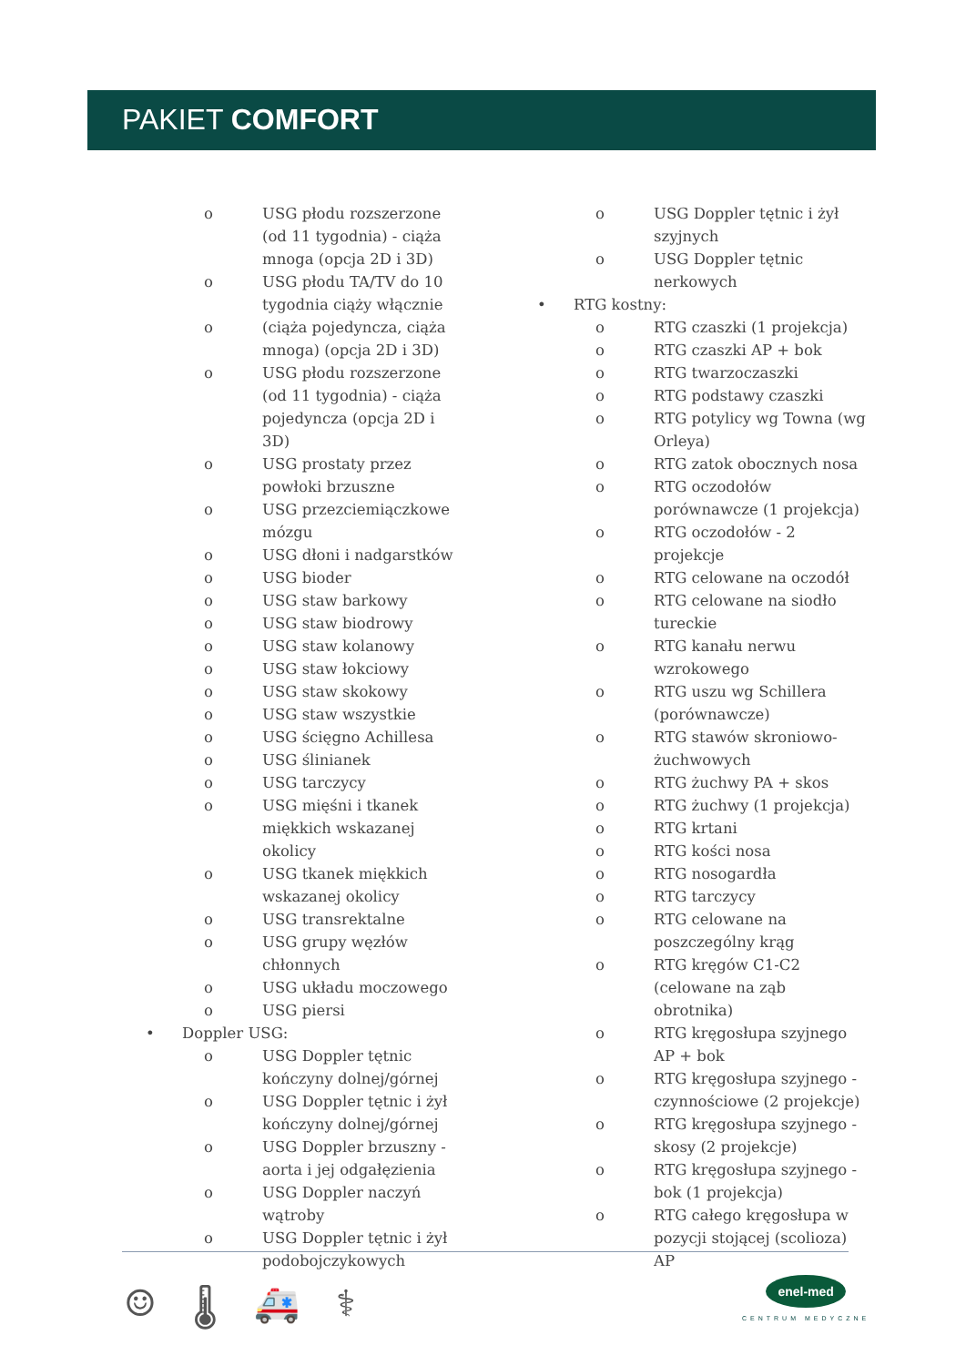PAKIET COMFORT
o USG płodu rozszerzone (od 11 tygodnia) - ciąża mnoga (opcja 2D i 3D)
o USG płodu TA/TV do 10 tygodnia ciąży włącznie
o (ciąża pojedyncza, ciąża mnoga) (opcja 2D i 3D)
o USG płodu rozszerzone (od 11 tygodnia) - ciąża pojedyncza (opcja 2D i 3D)
o USG prostaty przez powłoki brzuszne
o USG przezciemiączkowe mózgu
o USG dłoni i nadgarstków
o USG bioder
o USG staw barkowy
o USG staw biodrowy
o USG staw kolanowy
o USG staw łokciowy
o USG staw skokowy
o USG staw wszystkie
o USG ścięgno Achillesa
o USG ślinianek
o USG tarczycy
o USG mięśni i tkanek miękkich wskazanej okolicy
o USG tkanek miękkich wskazanej okolicy
o USG transrektalne
o USG grupy węzłów chłonnych
o USG układu moczowego
o USG piersi
• Doppler USG:
o USG Doppler tętnic kończyny dolnej/górnej
o USG Doppler tętnic i żył kończyny dolnej/górnej
o USG Doppler brzuszny - aorta i jej odgałęzienia
o USG Doppler naczyń wątroby
o USG Doppler tętnic i żył podobojczykowych
o USG Doppler tętnic i żył szyjnych
o USG Doppler tętnic nerkowych
• RTG kostny:
o RTG czaszki (1 projekcja)
o RTG czaszki AP + bok
o RTG twarzoczaszki
o RTG podstawy czaszki
o RTG potylicy wg Towna (wg Orleya)
o RTG zatok obocznych nosa
o RTG oczodołów porównawcze (1 projekcja)
o RTG oczodołów - 2 projekcje
o RTG celowane na oczodół
o RTG celowane na siodło tureckie
o RTG kanału nerwu wzrokowego
o RTG uszu wg Schillera (porównawcze)
o RTG stawów skroniowo-żuchwowych
o RTG żuchwy PA + skos
o RTG żuchwy (1 projekcja)
o RTG krtani
o RTG kości nosa
o RTG nosogardła
o RTG tarczycy
o RTG celowane na poszczególny krąg
o RTG kręgów C1-C2 (celowane na ząb obrotnika)
o RTG kręgosłupa szyjnego AP + bok
o RTG kręgosłupa szyjnego - czynnościowe (2 projekcje)
o RTG kręgosłupa szyjnego - skosy (2 projekcje)
o RTG kręgosłupa szyjnego - bok (1 projekcja)
o RTG całego kręgosłupa w pozycji stojącej (scolioza) AP
☺ 🌡 🚑 ⚕
enel-med
CENTRUM MEDYCZNE